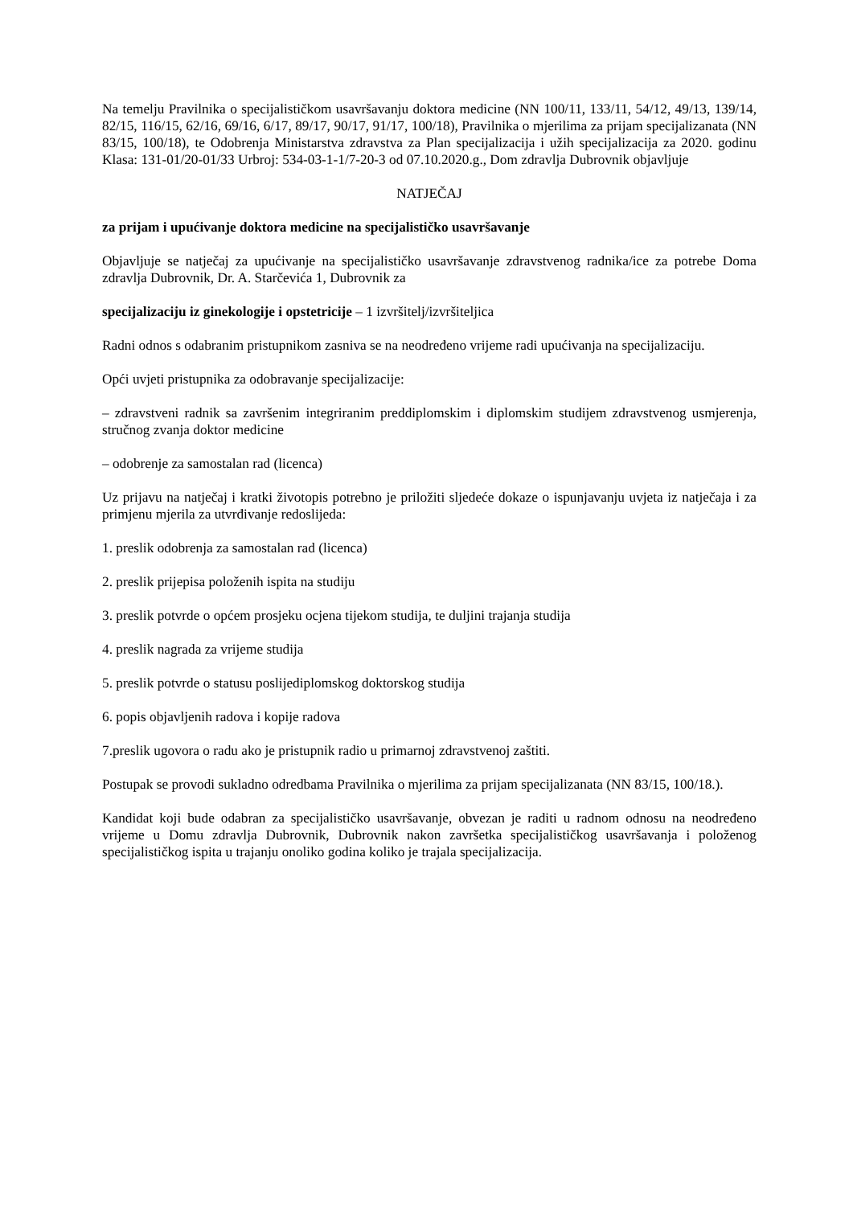Na temelju Pravilnika o specijalističkom usavršavanju doktora medicine (NN 100/11, 133/11, 54/12, 49/13, 139/14, 82/15, 116/15, 62/16, 69/16, 6/17, 89/17, 90/17, 91/17, 100/18), Pravilnika o mjerilima za prijam specijalizanata (NN 83/15, 100/18), te Odobrenja Ministarstva zdravstva za Plan specijalizacija i užih specijalizacija za 2020. godinu Klasa: 131-01/20-01/33 Urbroj: 534-03-1-1/7-20-3 od 07.10.2020.g., Dom zdravlja Dubrovnik objavljuje
NATJEČAJ
za prijam i upućivanje doktora medicine na specijalističko usavršavanje
Objavljuje se natječaj za upućivanje na specijalističko usavršavanje zdravstvenog radnika/ice za potrebe Doma zdravlja Dubrovnik, Dr. A. Starčevića 1, Dubrovnik za
specijalizaciju iz ginekologije i opstetricije – 1 izvršitelj/izvršiteljica
Radni odnos s odabranim pristupnikom zasniva se na neodređeno vrijeme radi upućivanja na specijalizaciju.
Opći uvjeti pristupnika za odobravanje specijalizacije:
– zdravstveni radnik sa završenim integriranim preddiplomskim i diplomskim studijem zdravstvenog usmjerenja, stručnog zvanja doktor medicine
– odobrenje za samostalan rad (licenca)
Uz prijavu na natječaj i kratki životopis potrebno je priložiti sljedeće dokaze o ispunjavanju uvjeta iz natječaja i za primjenu mjerila za utvrđivanje redoslijeda:
1. preslik odobrenja za samostalan rad (licenca)
2. preslik prijepisa položenih ispita na studiju
3. preslik potvrde o općem prosjeku ocjena tijekom studija, te duljini trajanja studija
4. preslik nagrada za vrijeme studija
5. preslik potvrde o statusu poslijediplomskog doktorskog studija
6. popis objavljenih radova i kopije radova
7.preslik ugovora o radu ako je pristupnik radio u primarnoj zdravstvenoj zaštiti.
Postupak se provodi sukladno odredbama Pravilnika o mjerilima za prijam specijalizanata (NN 83/15, 100/18.).
Kandidat koji bude odabran za specijalističko usavršavanje, obvezan je raditi u radnom odnosu na neodređeno vrijeme u Domu zdravlja Dubrovnik, Dubrovnik nakon završetka specijalističkog usavršavanja i položenog specijalističkog ispita u trajanju onoliko godina koliko je trajala specijalizacija.